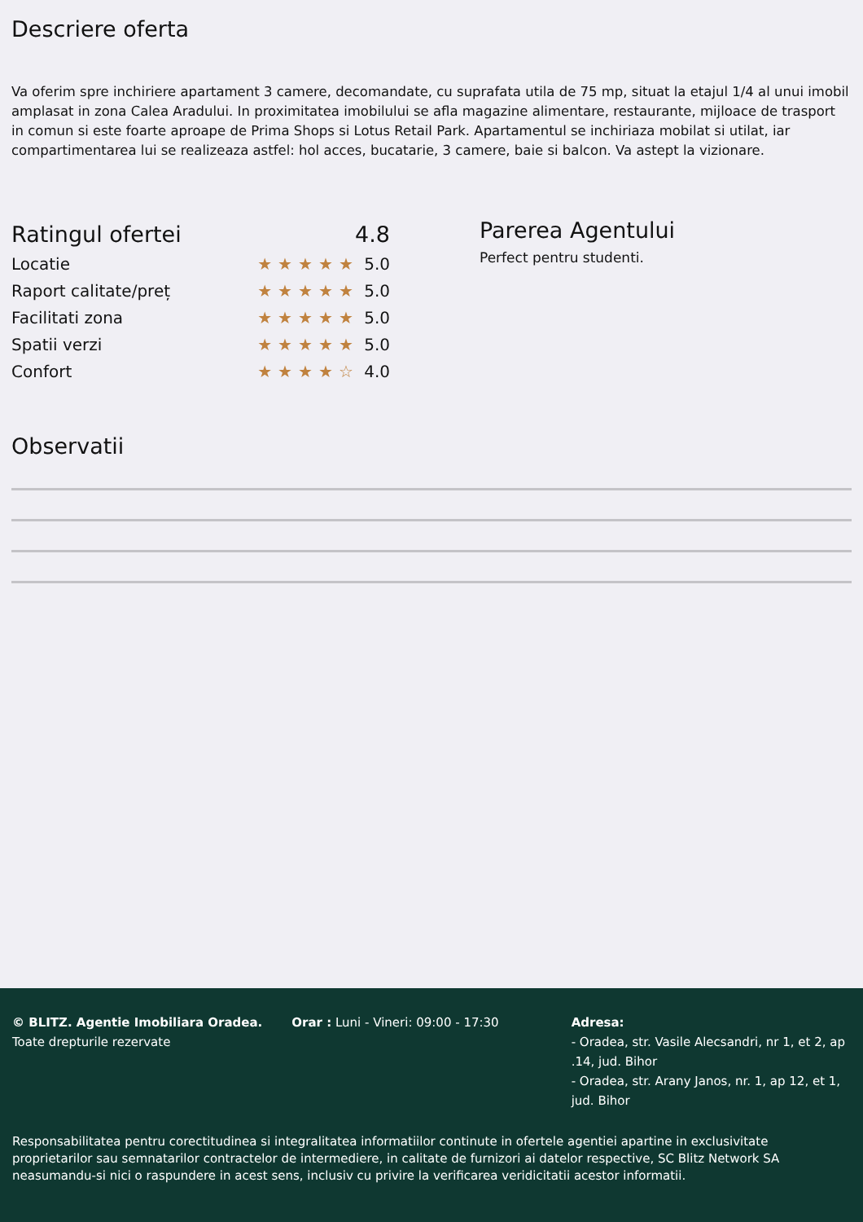Descriere oferta
Va oferim spre inchiriere apartament 3 camere, decomandate, cu suprafata utila de 75 mp, situat la etajul 1/4 al unui imobil amplasat in zona Calea Aradului. In proximitatea imobilului se afla magazine alimentare, restaurante, mijloace de trasport in comun si este foarte aproape de Prima Shops si Lotus Retail Park. Apartamentul se inchiriaza mobilat si utilat, iar compartimentarea lui se realizeaza astfel: hol acces, bucatarie, 3 camere, baie si balcon. Va astept la vizionare.
Ratingul ofertei 4.8
Locatie ★★★★★ 5.0
Raport calitate/preț ★★★★★ 5.0
Facilitati zona ★★★★★ 5.0
Spatii verzi ★★★★★ 5.0
Confort ★★★★☆ 4.0
Parerea Agentului
Perfect pentru studenti.
Observatii
© BLITZ. Agentie Imobiliara Oradea.
Toate drepturile rezervate
Orar : Luni - Vineri: 09:00 - 17:30 Adresa:
- Oradea, str. Vasile Alecsandri, nr 1, et 2, ap .14, jud. Bihor
- Oradea, str. Arany Janos, nr. 1, ap 12, et 1, jud. Bihor
Responsabilitatea pentru corectitudinea si integralitatea informatiilor continute in ofertele agentiei apartine in exclusivitate proprietarilor sau semnatarilor contractelor de intermediere, in calitate de furnizori ai datelor respective, SC Blitz Network SA neasumandu-si nici o raspundere in acest sens, inclusiv cu privire la verificarea veridicitatii acestor informatii.